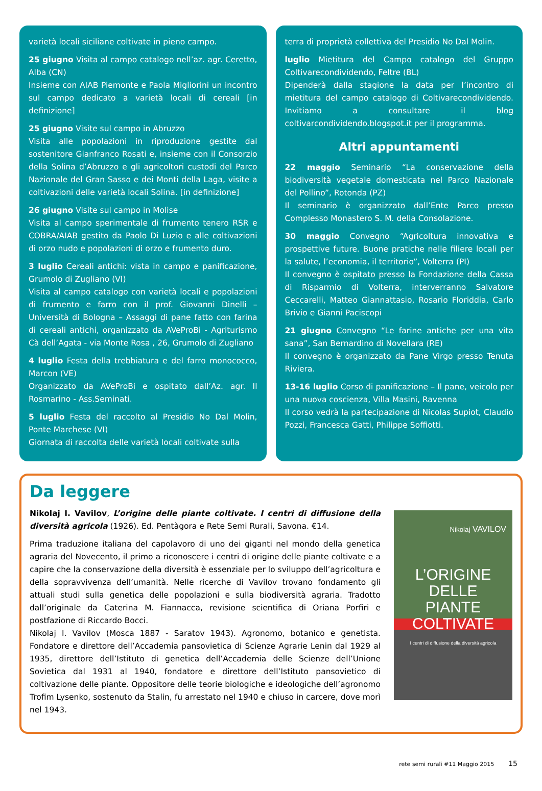varietà locali siciliane coltivate in pieno campo.
25 giugno Visita al campo catalogo nell’az. agr. Ceretto, Alba (CN)
Insieme con AIAB Piemonte e Paola Migliorini un incontro sul campo dedicato a varietà locali di cereali [in definizione]
25 giugno Visite sul campo in Abruzzo
Visita alle popolazioni in riproduzione gestite dal sostenitore Gianfranco Rosati e, insieme con il Consorzio della Solina d’Abruzzo e gli agricoltori custodi del Parco Nazionale del Gran Sasso e dei Monti della Laga, visite a coltivazioni delle varietà locali Solina. [in definizione]
26 giugno Visite sul campo in Molise
Visita al campo sperimentale di frumento tenero RSR e COBRA/AIAB gestito da Paolo Di Luzio e alle coltivazioni di orzo nudo e popolazioni di orzo e frumento duro.
3 luglio Cereali antichi: vista in campo e panificazione, Grumolo di Zugliano (VI)
Visita al campo catalogo con varietà locali e popolazioni di frumento e farro con il prof. Giovanni Dinelli – Università di Bologna – Assaggi di pane fatto con farina di cereali antichi, organizzato da AVeProBi - Agriturismo Cà dell’Agata - via Monte Rosa , 26, Grumolo di Zugliano
4 luglio Festa della trebbiatura e del farro monococco, Marcon (VE)
Organizzato da AVeProBi e ospitato dall’Az. agr. Il Rosmarino - Ass.Seminati.
5 luglio Festa del raccolto al Presidio No Dal Molin, Ponte Marchese (VI)
Giornata di raccolta delle varietà locali coltivate sulla
terra di proprietà collettiva del Presidio No Dal Molin.
luglio Mietitura del Campo catalogo del Gruppo Coltivarecondividendo, Feltre (BL)
Dipenderà dalla stagione la data per l’incontro di mietitura del campo catalogo di Coltivarecondividendo. Invitiamo a consultare il blog coltivarcondividendo.blogspot.it per il programma.
Altri appuntamenti
22 maggio Seminario “La conservazione della biodiversità vegetale domesticata nel Parco Nazionale del Pollino”, Rotonda (PZ)
Il seminario è organizzato dall’Ente Parco presso Complesso Monastero S. M. della Consolazione.
30 maggio Convegno “Agricoltura innovativa e prospettive future. Buone pratiche nelle filiere locali per la salute, l’economia, il territorio”, Volterra (PI)
Il convegno è ospitato presso la Fondazione della Cassa di Risparmio di Volterra, interverranno Salvatore Ceccarelli, Matteo Giannattasio, Rosario Floriddia, Carlo Brivio e Gianni Paciscopi
21 giugno Convegno “Le farine antiche per una vita sana”, San Bernardino di Novellara (RE)
Il convegno è organizzato da Pane Virgo presso Tenuta Riviera.
13-16 luglio Corso di panificazione – Il pane, veicolo per una nuova coscienza, Villa Masini, Ravenna
Il corso vedrà la partecipazione di Nicolas Supiot, Claudio Pozzi, Francesca Gatti, Philippe Soffiotti.
Da leggere
Nikolaj I. Vavilov, L’origine delle piante coltivate. I centri di diffusione della diversità agricola (1926). Ed. Pentàgora e Rete Semi Rurali, Savona. €14.
Prima traduzione italiana del capolavoro di uno dei giganti nel mondo della genetica agraria del Novecento, il primo a riconoscere i centri di origine delle piante coltivate e a capire che la conservazione della diversità è essenziale per lo sviluppo dell’agricoltura e della sopravvivenza dell’umanità. Nelle ricerche di Vavilov trovano fondamento gli attuali studi sulla genetica delle popolazioni e sulla biodiversità agraria. Tradotto dall’originale da Caterina M. Fiannacca, revisione scientifica di Oriana Porfiri e postfazione di Riccardo Bocci.
Nikolaj I. Vavilov (Mosca 1887 - Saratov 1943). Agronomo, botanico e genetista. Fondatore e direttore dell’Accademia pansovietica di Scienze Agrarie Lenin dal 1929 al 1935, direttore dell’Istituto di genetica dell’Accademia delle Scienze dell’Unione Sovietica dal 1931 al 1940, fondatore e direttore dell’Istituto pansovietico di coltivazione delle piante. Oppositore delle teorie biologiche e ideologiche dell’agronomo Trofim Lysenko, sostenuto da Stalin, fu arrestato nel 1940 e chiuso in carcere, dove morì nel 1943.
Nikolaj VAVILOV
L’ORIGINE DELLE
PIANTE COLTIVATE
I centri di diffusione della diversità agricola
rete semi rurali #11 Maggio 2015 15